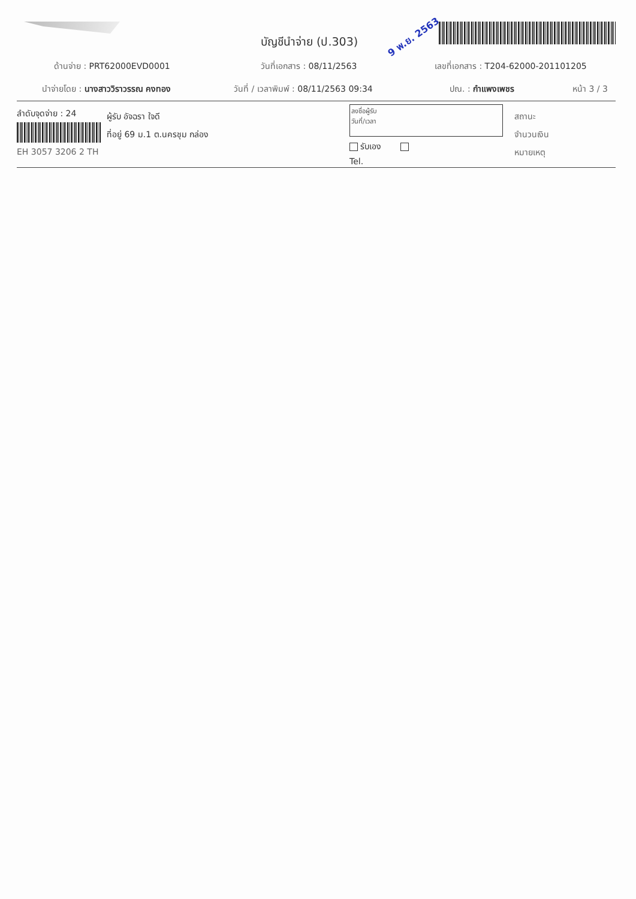บัญชีนำจ่าย (ป.303) 9 พ.ย. 2563
ด้านจ่าย : PRT62000EVD0001 วันที่เอกสาร : 08/11/2563 เลขที่เอกสาร : T204-62000-201101205
นำจ่ายโดย : นางสาววิราวรรณ คงทอง วันที่ / เวลาพิมพ์ : 08/11/2563 09:34 ปณ. : กำแพงเพชร หน้า 3 / 3
ลำดับจุดจ่าย : 24
EH 3057 3206 2 TH
ผู้รับ อัจฉรา ใจดี
ที่อยู่ 69 ม.1 ต.นครชุม กล่อง
ลงชื่อผู้รับ
วันที่/เวลา
รับเอง
Tel.
สถานะ
จำนวนเงิน
หมายเหตุ